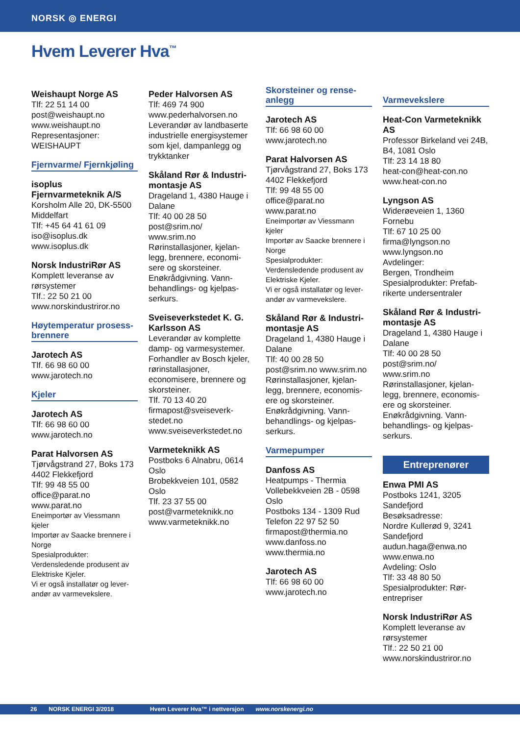NORSK ◎ ENERGI
Hvem Leverer Hva<sup>™</sup>
Weishaupt Norge AS
Tlf: 22 51 14 00
post@weishaupt.no
www.weishaupt.no
Representasjoner:
WEISHAUPT
Fjernvarme/ Fjernkjøling
isoplus Fjernvarmeteknik A/S
Korsholm Alle 20, DK-5500 Middelfart
Tlf: +45 64 41 61 09
iso@isoplus.dk
www.isoplus.dk
Norsk IndustriRør AS
Komplett leveranse av rørsystemer
Tlf.: 22 50 21 00
www.norskindustriror.no
Høytemperatur prosess-brennere
Jarotech AS
Tlf. 66 98 60 00
www.jarotech.no
Kjeler
Jarotech AS
Tlf: 66 98 60 00
www.jarotech.no
Parat Halvorsen AS
Tjørvågstrand 27, Boks 173
4402 Flekkefjord
Tlf: 99 48 55 00
office@parat.no
www.parat.no
Eneimportør av Viessmann kjeler
Importør av Saacke brennere i Norge
Spesialprodukter:
Verdensledende produsent av Elektriske Kjeler.
Vi er også installatør og lever-andør av varmevekslere.
Peder Halvorsen AS
Tlf: 469 74 900
www.pederhalvorsen.no
Leverandør av landbaserte industrielle energisystemer som kjel, dampanlegg og trykktanker
Skåland Rør & Industri-montasje AS
Drageland 1, 4380 Hauge i Dalane
Tlf: 40 00 28 50
post@srim.no/
www.srim.no
Rørinstallasjoner, kjelan-legg, brennere, economi-sere og skorsteiner. Enøkrådgivning. Vann-behandlings- og kjelpas-serkurs.
Sveiseverkstedet K. G. Karlsson AS
Leverandør av komplette damp- og varmesystemer. Forhandler av Bosch kjeler, rørinstallasjoner, economisere, brennere og skorsteiner.
Tlf. 70 13 40 20
firmapost@sveiseverk-stedet.no
www.sveiseverkstedet.no
Varmeteknikk AS
Postboks 6 Alnabru, 0614 Oslo
Brobekkveien 101, 0582 Oslo
Tlf. 23 37 55 00
post@varmeteknikk.no
www.varmeteknikk.no
Skorsteiner og rense-anlegg
Jarotech AS
Tlf: 66 98 60 00
www.jarotech.no
Parat Halvorsen AS
Tjørvågstrand 27, Boks 173
4402 Flekkefjord
Tlf: 99 48 55 00
office@parat.no
www.parat.no
Eneimportør av Viessmann kjeler
Importør av Saacke brennere i Norge
Spesialprodukter:
Verdensledende produsent av Elektriske Kjeler.
Vi er også installatør og lever-andør av varmevekslere.
Skåland Rør & Industri-montasje AS
Drageland 1, 4380 Hauge i Dalane
Tlf: 40 00 28 50
post@srim.no www.srim.no
Rørinstallasjoner, kjelan-legg, brennere, economis-ere og skorsteiner. Enøkrådgivning. Vann-behandlings- og kjelpas-serkurs.
Varmepumper
Danfoss AS
Heatpumps - Thermia
Vollebekkveien 2B - 0598 Oslo
Postboks 134 - 1309 Rud
Telefon 22 97 52 50
firmapost@thermia.no
www.danfoss.no
www.thermia.no
Jarotech AS
Tlf: 66 98 60 00
www.jarotech.no
Varmevekslere
Heat-Con Varmeteknikk AS
Professor Birkeland vei 24B, B4, 1081 Oslo
Tlf: 23 14 18 80
heat-con@heat-con.no
www.heat-con.no
Lyngson AS
Widerøeveien 1, 1360 Fornebu
Tlf: 67 10 25 00
firma@lyngson.no
www.lyngson.no
Avdelinger:
Bergen, Trondheim
Spesialprodukter: Prefab-rikerte undersentraler
Skåland Rør & Industri-montasje AS
Drageland 1, 4380 Hauge i Dalane
Tlf: 40 00 28 50
post@srim.no/
www.srim.no
Rørinstallasjoner, kjelan-legg, brennere, economis-ere og skorsteiner. Enøkrådgivning. Vann-behandlings- og kjelpas-serkurs.
Entreprenører
Enwa PMI AS
Postboks 1241, 3205 Sandefjord
Besøksadresse:
Nordre Kullerød 9, 3241 Sandefjord
audun.haga@enwa.no
www.enwa.no
Avdeling: Oslo
Tlf: 33 48 80 50
Spesialprodukter: Rør-entrepriser
Norsk IndustriRør AS
Komplett leveranse av rørsystemer
Tlf.: 22 50 21 00
www.norskindustriror.no
26 NORSK ENERGI 3/2018 Hvem Leverer Hva™ i nettversjon www.norskenergi.no